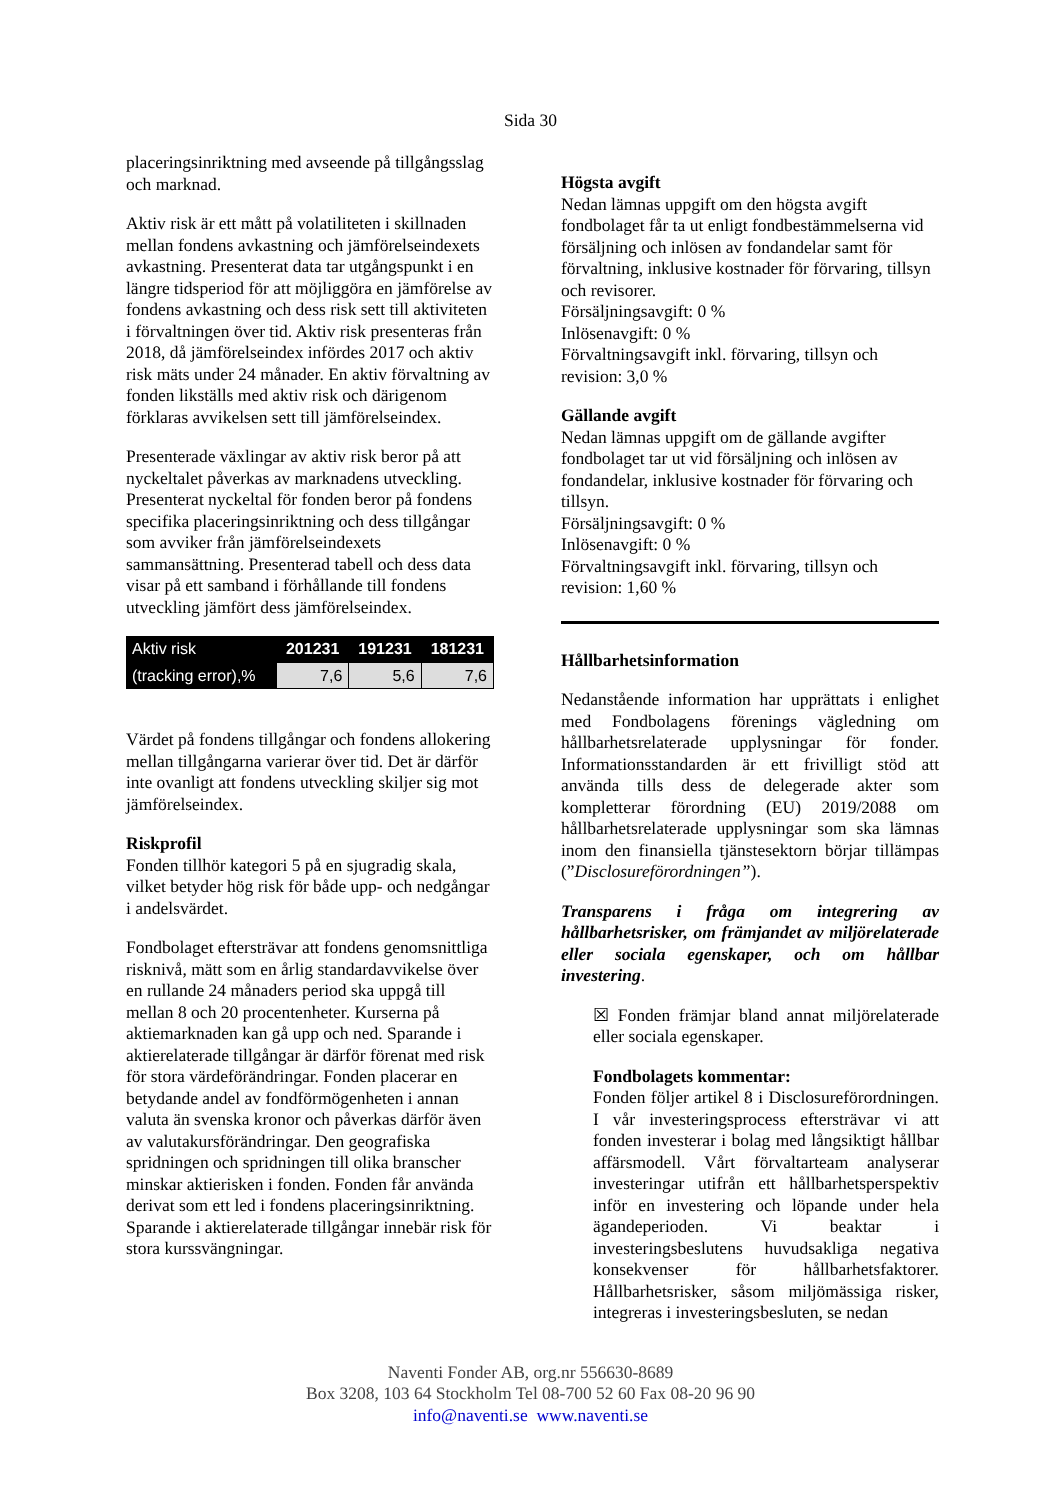Sida 30
placeringsinriktning med avseende på tillgångsslag och marknad.
Aktiv risk är ett mått på volatiliteten i skillnaden mellan fondens avkastning och jämförelseindexets avkastning. Presenterat data tar utgångspunkt i en längre tidsperiod för att möjliggöra en jämförelse av fondens avkastning och dess risk sett till aktiviteten i förvaltningen över tid. Aktiv risk presenteras från 2018, då jämförelseindex infördes 2017 och aktiv risk mäts under 24 månader. En aktiv förvaltning av fonden likställs med aktiv risk och därigenom förklaras avvikelsen sett till jämförelseindex.
Presenterade växlingar av aktiv risk beror på att nyckeltalet påverkas av marknadens utveckling. Presenterat nyckeltal för fonden beror på fondens specifika placeringsinriktning och dess tillgångar som avviker från jämförelseindexets sammansättning. Presenterad tabell och dess data visar på ett samband i förhållande till fondens utveckling jämfört dess jämförelseindex.
| Aktiv risk | 201231 | 191231 | 181231 |
| --- | --- | --- | --- |
| (tracking error),% | 7,6 | 5,6 | 7,6 |
Värdet på fondens tillgångar och fondens allokering mellan tillgångarna varierar över tid. Det är därför inte ovanligt att fondens utveckling skiljer sig mot jämförelseindex.
Riskprofil
Fonden tillhör kategori 5 på en sjugradig skala, vilket betyder hög risk för både upp- och nedgångar i andelsvärdet.
Fondbolaget eftersträvar att fondens genomsnittliga risknivå, mätt som en årlig standardavvikelse över en rullande 24 månaders period ska uppgå till mellan 8 och 20 procentenheter. Kurserna på aktiemarknaden kan gå upp och ned. Sparande i aktierelaterade tillgångar är därför förenat med risk för stora värdeförändringar. Fonden placerar en betydande andel av fondförmögenheten i annan valuta än svenska kronor och påverkas därför även av valutakursförändringar. Den geografiska spridningen och spridningen till olika branscher minskar aktierisken i fonden. Fonden får använda derivat som ett led i fondens placeringsinriktning. Sparande i aktierelaterade tillgångar innebär risk för stora kurssvängningar.
Högsta avgift
Nedan lämnas uppgift om den högsta avgift fondbolaget får ta ut enligt fondbestämmelserna vid försäljning och inlösen av fondandelar samt för förvaltning, inklusive kostnader för förvaring, tillsyn och revisorer.
Försäljningsavgift: 0 %
Inlösenavgift: 0 %
Förvaltningsavgift inkl. förvaring, tillsyn och revision: 3,0 %
Gällande avgift
Nedan lämnas uppgift om de gällande avgifter fondbolaget tar ut vid försäljning och inlösen av fondandelar, inklusive kostnader för förvaring och tillsyn.
Försäljningsavgift: 0 %
Inlösenavgift: 0 %
Förvaltningsavgift inkl. förvaring, tillsyn och revision: 1,60 %
Hållbarhetsinformation
Nedanstående information har upprättats i enlighet med Fondbolagens förenings vägledning om hållbarhetsrelaterade upplysningar för fonder. Informationsstandarden är ett frivilligt stöd att använda tills dess de delegerade akter som kompletterar förordning (EU) 2019/2088 om hållbarhetsrelaterade upplysningar som ska lämnas inom den finansiella tjänstesektorn börjar tillämpas (”Disclosureförordningen”).
Transparens i fråga om integrering av hållbarhetsrisker, om främjandet av miljörelaterade eller sociala egenskaper, och om hållbar investering.
☒ Fonden främjar bland annat miljörelaterade eller sociala egenskaper.
Fondbolagets kommentar:
Fonden följer artikel 8 i Disclosureförordningen. I vår investeringsprocess eftersträvar vi att fonden investerar i bolag med långsiktigt hållbar affärsmodell. Vårt förvaltarteam analyserar investeringar utifrån ett hållbarhetsperspektiv inför en investering och löpande under hela ägandeperioden. Vi beaktar i investeringsbeslutens huvudsakliga negativa konsekvenser för hållbarhetsfaktorer. Hållbarhetsrisker, såsom miljömässiga risker, integreras i investeringsbesluten, se nedan
Naventi Fonder AB, org.nr 556630-8689
Box 3208, 103 64 Stockholm Tel 08-700 52 60 Fax 08-20 96 90
info@naventi.se www.naventi.se